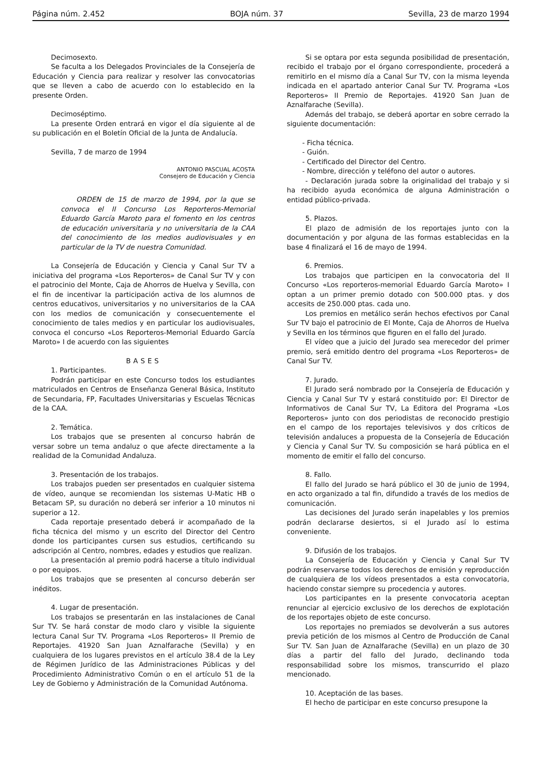Página núm. 2.452 BOJA núm. 37 Sevilla, 23 de marzo 1994
Decimosexto.
Se faculta a los Delegados Provinciales de la Consejería de Educación y Ciencia para realizar y resolver las convocatorias que se lleven a cabo de acuerdo con lo establecido en la presente Orden.
Decimoséptimo.
La presente Orden entrará en vigor el día siguiente al de su publicación en el Boletín Oficial de la Junta de Andalucía.
Sevilla, 7 de marzo de 1994
ANTONIO PASCUAL ACOSTA
Consejero de Educación y Ciencia
ORDEN de 15 de marzo de 1994, por la que se convoca el II Concurso Los Reporteros-Memorial Eduardo García Maroto para el fomento en los centros de educación universitaria y no universitaria de la CAA del conocimiento de los medios audiovisuales y en particular de la TV de nuestra Comunidad.
La Consejería de Educación y Ciencia y Canal Sur TV a iniciativa del programa «Los Reporteros» de Canal Sur TV y con el patrocinio del Monte, Caja de Ahorros de Huelva y Sevilla, con el fin de incentivar la participación activa de los alumnos de centros educativos, universitarios y no universitarios de la CAA con los medios de comunicación y consecuentemente el conocimiento de tales medios y en particular los audiovisuales, convoca el concurso «Los Reporteros-Memorial Eduardo García Maroto» I de acuerdo con las siguientes
BASES
1. Participantes.
Podrán participar en este Concurso todos los estudiantes matriculados en Centros de Enseñanza General Básica, Instituto de Secundaria, FP, Facultades Universitarias y Escuelas Técnicas de la CAA.
2. Temática.
Los trabajos que se presenten al concurso habrán de versar sobre un tema andaluz o que afecte directamente a la realidad de la Comunidad Andaluza.
3. Presentación de los trabajos.
Los trabajos pueden ser presentados en cualquier sistema de vídeo, aunque se recomiendan los sistemas U-Matic HB o Betacam SP, su duración no deberá ser inferior a 10 minutos ni superior a 12.
Cada reportaje presentado deberá ir acompañado de la ficha técnica del mismo y un escrito del Director del Centro donde los participantes cursen sus estudios, certificando su adscripción al Centro, nombres, edades y estudios que realizan.
La presentación al premio podrá hacerse a título individual o por equipos.
Los trabajos que se presenten al concurso deberán ser inéditos.
4. Lugar de presentación.
Los trabajos se presentarán en las instalaciones de Canal Sur TV. Se hará constar de modo claro y visible la siguiente lectura Canal Sur TV. Programa «Los Reporteros» II Premio de Reportajes. 41920 San Juan Aznalfarache (Sevilla) y en cualquiera de los lugares previstos en el artículo 38.4 de la Ley de Régimen Jurídico de las Administraciones Públicas y del Procedimiento Administrativo Común o en el artículo 51 de la Ley de Gobierno y Administración de la Comunidad Autónoma.
Si se optara por esta segunda posibilidad de presentación, recibido el trabajo por el órgano correspondiente, procederá a remitirlo en el mismo día a Canal Sur TV, con la misma leyenda indicada en el apartado anterior Canal Sur TV. Programa «Los Reporteros» II Premio de Reportajes. 41920 San Juan de Aznalfarache (Sevilla).
Además del trabajo, se deberá aportar en sobre cerrado la siguiente documentación:
- Ficha técnica.
- Guión.
- Certificado del Director del Centro.
- Nombre, dirección y teléfono del autor o autores.
- Declaración jurada sobre la originalidad del trabajo y si ha recibido ayuda económica de alguna Administración o entidad público-privada.
5. Plazos.
El plazo de admisión de los reportajes junto con la documentación y por alguna de las formas establecidas en la base 4 finalizará el 16 de mayo de 1994.
6. Premios.
Los trabajos que participen en la convocatoria del II Concurso «Los reporteros-memorial Eduardo García Maroto» I optan a un primer premio dotado con 500.000 ptas. y dos accesits de 250.000 ptas. cada uno.
Los premios en metálico serán hechos efectivos por Canal Sur TV bajo el patrocinio de El Monte, Caja de Ahorros de Huelva y Sevilla en los términos que figuren en el fallo del Jurado.
El vídeo que a juicio del Jurado sea merecedor del primer premio, será emitido dentro del programa «Los Reporteros» de Canal Sur TV.
7. Jurado.
El Jurado será nombrado por la Consejería de Educación y Ciencia y Canal Sur TV y estará constituido por: El Director de Informativos de Canal Sur TV, La Editora del Programa «Los Reporteros» junto con dos periodistas de reconocido prestigio en el campo de los reportajes televisivos y dos críticos de televisión andaluces a propuesta de la Consejería de Educación y Ciencia y Canal Sur TV. Su composición se hará pública en el momento de emitir el fallo del concurso.
8. Fallo.
El fallo del Jurado se hará público el 30 de junio de 1994, en acto organizado a tal fin, difundido a través de los medios de comunicación.
Las decisiones del Jurado serán inapelables y los premios podrán declararse desiertos, si el Jurado así lo estima conveniente.
9. Difusión de los trabajos.
La Consejería de Educación y Ciencia y Canal Sur TV podrán reservarse todos los derechos de emisión y reproducción de cualquiera de los vídeos presentados a esta convocatoria, haciendo constar siempre su procedencia y autores.
Los participantes en la presente convocatoria aceptan renunciar al ejercicio exclusivo de los derechos de explotación de los reportajes objeto de este concurso.
Los reportajes no premiados se devolverán a sus autores previa petición de los mismos al Centro de Producción de Canal Sur TV. San Juan de Aznalfarache (Sevilla) en un plazo de 30 días a partir del fallo del Jurado, declinando toda responsabilidad sobre los mismos, transcurrido el plazo mencionado.
10. Aceptación de las bases.
El hecho de participar en este concurso presupone la